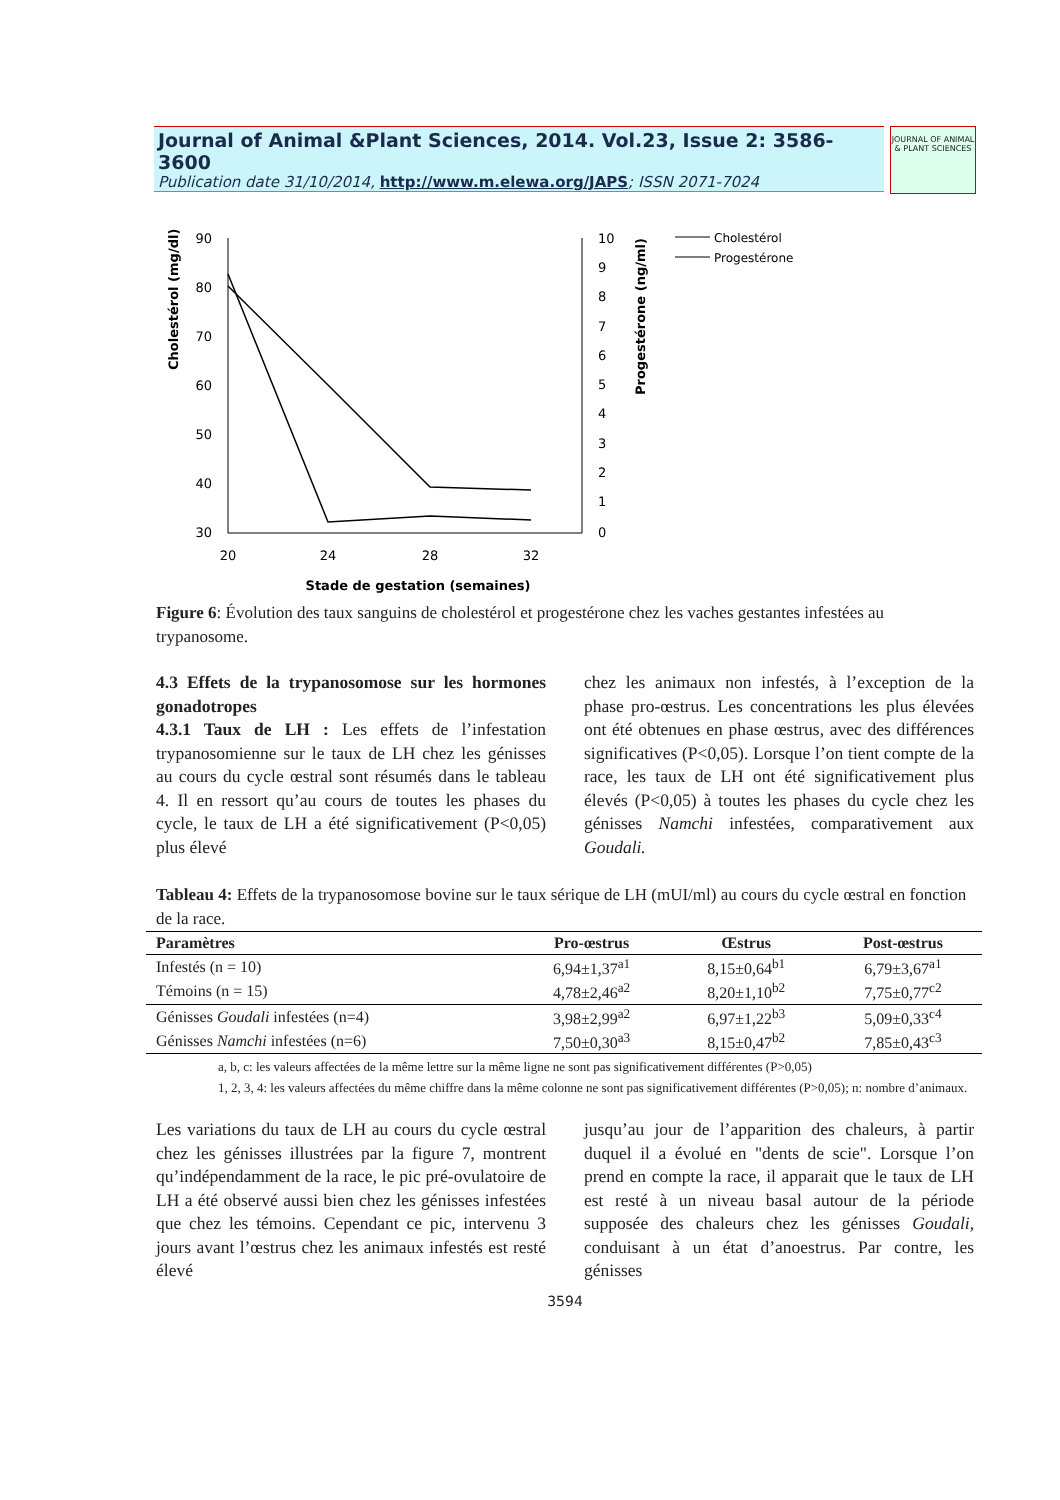Journal of Animal &Plant Sciences, 2014. Vol.23, Issue 2: 3586-3600
Publication date 31/10/2014, http://www.m.elewa.org/JAPS; ISSN 2071-7024
JOURNAL OF ANIMAL & PLANT SCIENCES
Cholestérol (mg/dl)
Progestérone (ng/ml)
90
80
70
60
50
40
30
10
9
8
7
6
5
4
3
2
1
0
20
24
28
32
Stade de gestation (semaines)
Cholestérol
Progestérone
Figure 6: Évolution des taux sanguins de cholestérol et progestérone chez les vaches gestantes infestées au trypanosome.
4.3 Effets de la trypanosomose sur les hormones gonadotropes
4.3.1 Taux de LH : Les effets de l’infestation trypanosomienne sur le taux de LH chez les génisses au cours du cycle œstral sont résumés dans le tableau 4. Il en ressort qu’au cours de toutes les phases du cycle, le taux de LH a été significativement (P<0,05) plus élevé
chez les animaux non infestés, à l’exception de la phase pro-œstrus. Les concentrations les plus élevées ont été obtenues en phase œstrus, avec des différences significatives (P<0,05). Lorsque l’on tient compte de la race, les taux de LH ont été significativement plus élevés (P<0,05) à toutes les phases du cycle chez les génisses Namchi infestées, comparativement aux Goudali.
Tableau 4: Effets de la trypanosomose bovine sur le taux sérique de LH (mUI/ml) au cours du cycle œstral en fonction de la race.
| Paramètres | Pro-œstrus | Œstrus | Post-œstrus |
| --- | --- | --- | --- |
| Infestés (n = 10) | 6,94±1,37<sup>a1</sup> | 8,15±0,64<sup>b1</sup> | 6,79±3,67<sup>a1</sup> |
| Témoins (n = 15) | 4,78±2,46<sup>a2</sup> | 8,20±1,10<sup>b2</sup> | 7,75±0,77<sup>c2</sup> |
| Génisses Goudali infestées (n=4) | 3,98±2,99<sup>a2</sup> | 6,97±1,22<sup>b3</sup> | 5,09±0,33<sup>c4</sup> |
| Génisses Namchi infestées (n=6) | 7,50±0,30<sup>a3</sup> | 8,15±0,47<sup>b2</sup> | 7,85±0,43<sup>c3</sup> |
a, b, c: les valeurs affectées de la même lettre sur la même ligne ne sont pas significativement différentes (P>0,05)
1, 2, 3, 4: les valeurs affectées du même chiffre dans la même colonne ne sont pas significativement différentes (P>0,05); n: nombre d’animaux.
Les variations du taux de LH au cours du cycle œstral chez les génisses illustrées par la figure 7, montrent qu’indépendamment de la race, le pic pré-ovulatoire de LH a été observé aussi bien chez les génisses infestées que chez les témoins. Cependant ce pic, intervenu 3 jours avant l’œstrus chez les animaux infestés est resté élevé
jusqu’au jour de l’apparition des chaleurs, à partir duquel il a évolué en "dents de scie". Lorsque l’on prend en compte la race, il apparait que le taux de LH est resté à un niveau basal autour de la période supposée des chaleurs chez les génisses Goudali, conduisant à un état d’anoestrus. Par contre, les génisses
3594